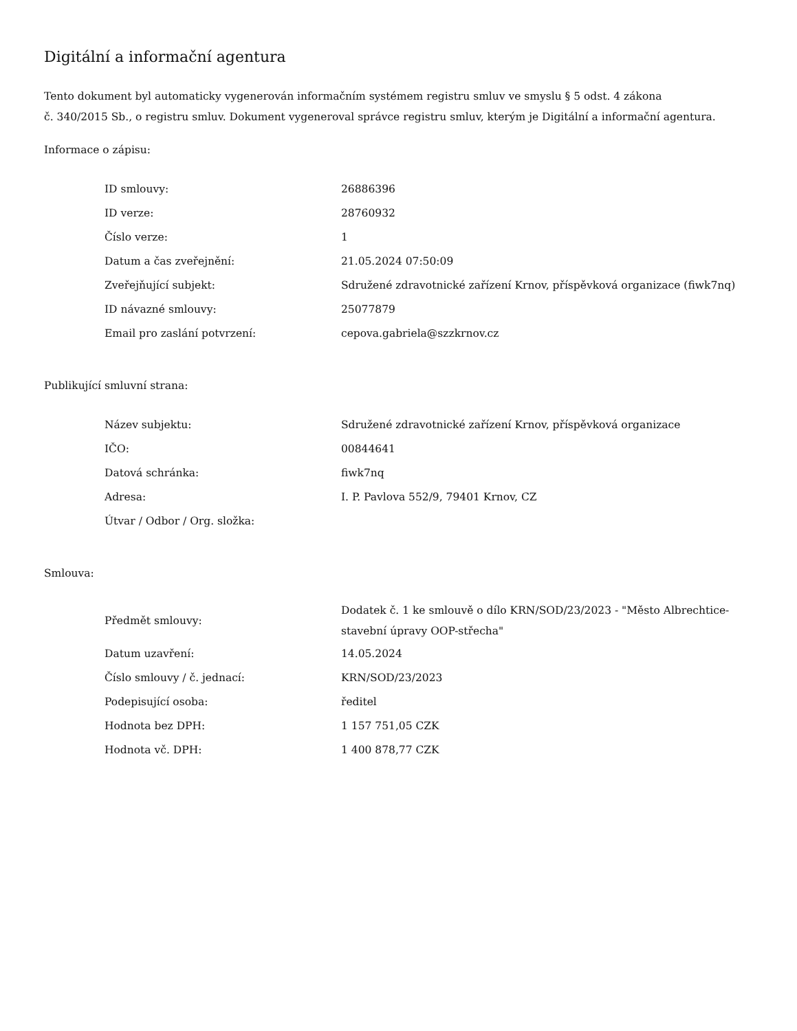Digitální a informační agentura
Tento dokument byl automaticky vygenerován informačním systémem registru smluv ve smyslu § 5 odst. 4 zákona
č. 340/2015 Sb., o registru smluv. Dokument vygeneroval správce registru smluv, kterým je Digitální a informační agentura.
Informace o zápisu:
| ID smlouvy: | 26886396 |
| ID verze: | 28760932 |
| Číslo verze: | 1 |
| Datum a čas zveřejnění: | 21.05.2024 07:50:09 |
| Zveřejňující subjekt: | Sdružené zdravotnické zařízení Krnov, příspěvková organizace (fiwk7nq) |
| ID návazné smlouvy: | 25077879 |
| Email pro zaslání potvrzení: | cepova.gabriela@szzkrnov.cz |
Publikující smluvní strana:
| Název subjektu: | Sdružené zdravotnické zařízení Krnov, příspěvková organizace |
| IČO: | 00844641 |
| Datová schránka: | fiwk7nq |
| Adresa: | I. P. Pavlova 552/9, 79401 Krnov, CZ |
| Útvar / Odbor / Org. složka: | |
Smlouva:
| Předmět smlouvy: | Dodatek č. 1 ke smlouvě o dílo KRN/SOD/23/2023 - "Město Albrechtice-stavební úpravy OOP-střecha" |
| Datum uzavření: | 14.05.2024 |
| Číslo smlouvy / č. jednací: | KRN/SOD/23/2023 |
| Podepisující osoba: | ředitel |
| Hodnota bez DPH: | 1 157 751,05 CZK |
| Hodnota vč. DPH: | 1 400 878,77 CZK |